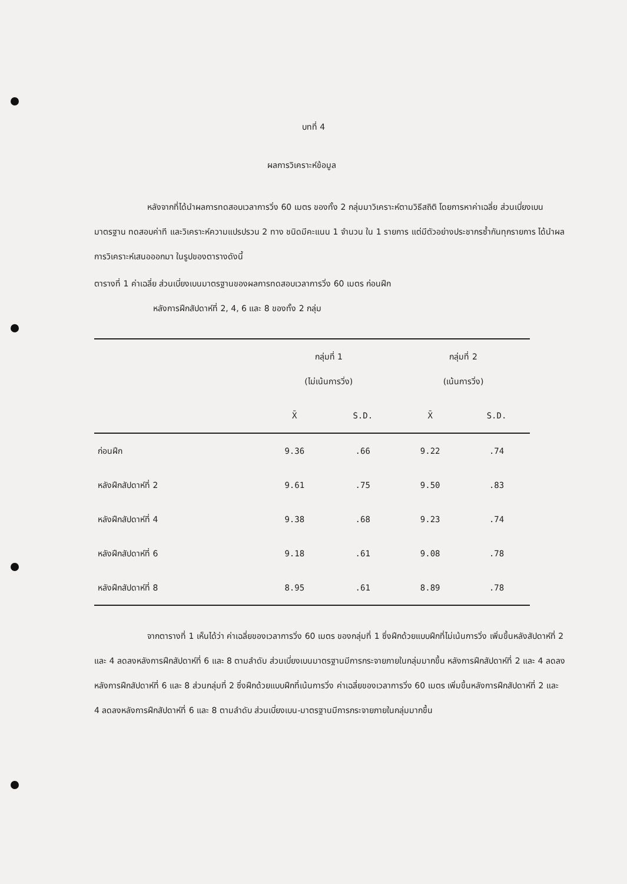บทที่ 4
ผลการวิเคราะห์ข้อมูล
หลังจากที่ได้นำผลการทดสอบเวลาการวิ่ง 60 เมตร ของทั้ง 2 กลุ่มมาวิเคราะห์ตามวิธีสถิติ โดยการหาค่าเฉลี่ย ส่วนเบี่ยงเบนมาตรฐาน ทดสอบค่าที และวิเคราะห์ความแปรปรวน 2 ทาง ชนิดมีคะแนน 1 จำนวน ใน 1 รายการ แต่มีตัวอย่างประชากรซ้ำกันทุกรายการ ได้นำผลการวิเคราะห์เสนอออกมา ในรูปของตารางดังนี้
ตารางที่ 1 ค่าเฉลี่ย ส่วนเบี่ยงเบนมาตรฐานของผลการทดสอบเวลาการวิ่ง 60 เมตร ก่อนฝึก
หลังการฝึกสัปดาห์ที่ 2, 4, 6 และ 8 ของทั้ง 2 กลุ่ม
| | กลุ่มที่ 1 (ไม่เน้นการวิ่ง) | | กลุ่มที่ 2 (เน้นการวิ่ง) | |
| --- | --- | --- | --- | --- |
| | X̄ | S.D. | X̄ | S.D. |
| ก่อนฝึก | 9.36 | .66 | 9.22 | .74 |
| หลังฝึกสัปดาห์ที่ 2 | 9.61 | .75 | 9.50 | .83 |
| หลังฝึกสัปดาห์ที่ 4 | 9.38 | .68 | 9.23 | .74 |
| หลังฝึกสัปดาห์ที่ 6 | 9.18 | .61 | 9.08 | .78 |
| หลังฝึกสัปดาห์ที่ 8 | 8.95 | .61 | 8.89 | .78 |
จากตารางที่ 1 เห็นได้ว่า ค่าเฉลี่ยของเวลาการวิ่ง 60 เมตร ของกลุ่มที่ 1 ซึ่งฝึกด้วยแบบฝึกที่ไม่เน้นการวิ่ง เพิ่มขึ้นหลังสัปดาห์ที่ 2 และ 4 ลดลงหลังการฝึกสัปดาห์ที่ 6 และ 8 ตามลำดับ ส่วนเบี่ยงเบนมาตรฐานมีการกระจายภายในกลุ่มมากขึ้น หลังการฝึกสัปดาห์ที่ 2 และ 4 ลดลง หลังการฝึกสัปดาห์ที่ 6 และ 8 ส่วนกลุ่มที่ 2 ซึ่งฝึกด้วยแบบฝึกที่เน้นการวิ่ง ค่าเฉลี่ยของเวลาการวิ่ง 60 เมตร เพิ่มขึ้นหลังการฝึกสัปดาห์ที่ 2 และ 4 ลดลงหลังการฝึกสัปดาห์ที่ 6 และ 8 ตามลำดับ ส่วนเบี่ยงเบน-มาตรฐานมีการกระจายภายในกลุ่มมากขึ้น